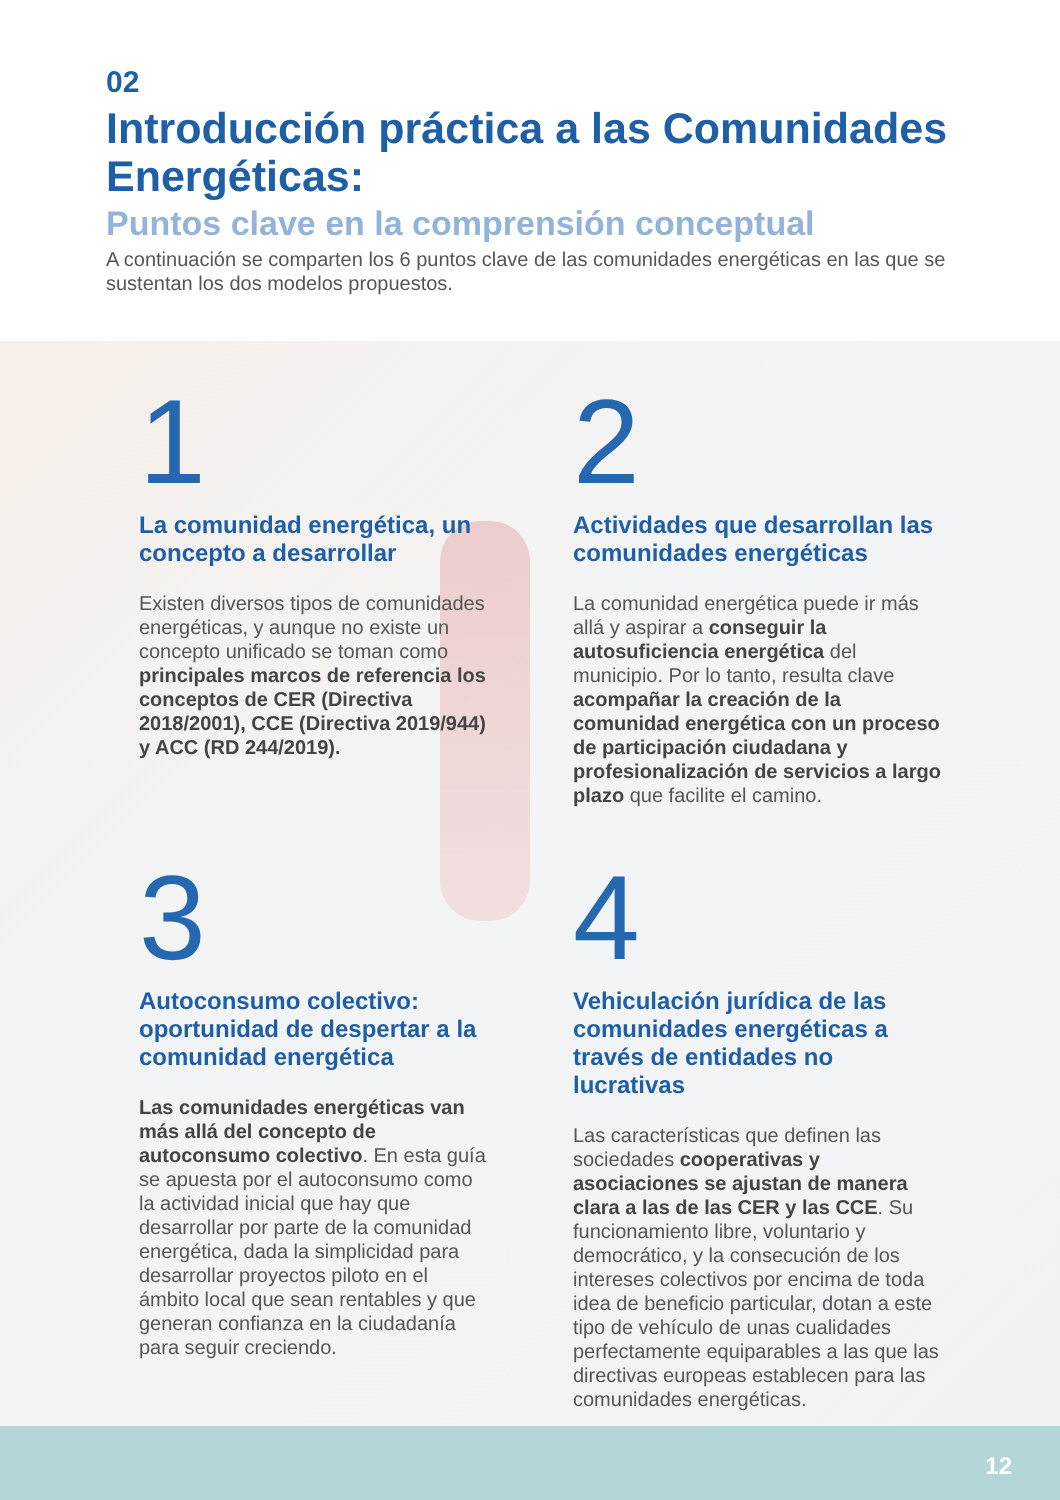02
Introducción práctica a las Comunidades Energéticas:
Puntos clave en la comprensión conceptual
A continuación se comparten los 6 puntos clave de las comunidades energéticas en las que se sustentan los dos modelos propuestos.
1
La comunidad energética, un concepto a desarrollar
Existen diversos tipos de comunidades energéticas, y aunque no existe un concepto unificado se toman como principales marcos de referencia los conceptos de CER (Directiva 2018/2001), CCE (Directiva 2019/944) y ACC (RD 244/2019).
2
Actividades que desarrollan las comunidades energéticas
La comunidad energética puede ir más allá y aspirar a conseguir la autosuficiencia energética del municipio. Por lo tanto, resulta clave acompañar la creación de la comunidad energética con un proceso de participación ciudadana y profesionalización de servicios a largo plazo que facilite el camino.
3
Autoconsumo colectivo: oportunidad de despertar a la comunidad energética
Las comunidades energéticas van más allá del concepto de autoconsumo colectivo. En esta guía se apuesta por el autoconsumo como la actividad inicial que hay que desarrollar por parte de la comunidad energética, dada la simplicidad para desarrollar proyectos piloto en el ámbito local que sean rentables y que generan confianza en la ciudadanía para seguir creciendo.
4
Vehiculación jurídica de las comunidades energéticas a través de entidades no lucrativas
Las características que definen las sociedades cooperativas y asociaciones se ajustan de manera clara a las de las CER y las CCE. Su funcionamiento libre, voluntario y democrático, y la consecución de los intereses colectivos por encima de toda idea de beneficio particular, dotan a este tipo de vehículo de unas cualidades perfectamente equiparables a las que las directivas europeas establecen para las comunidades energéticas.
12